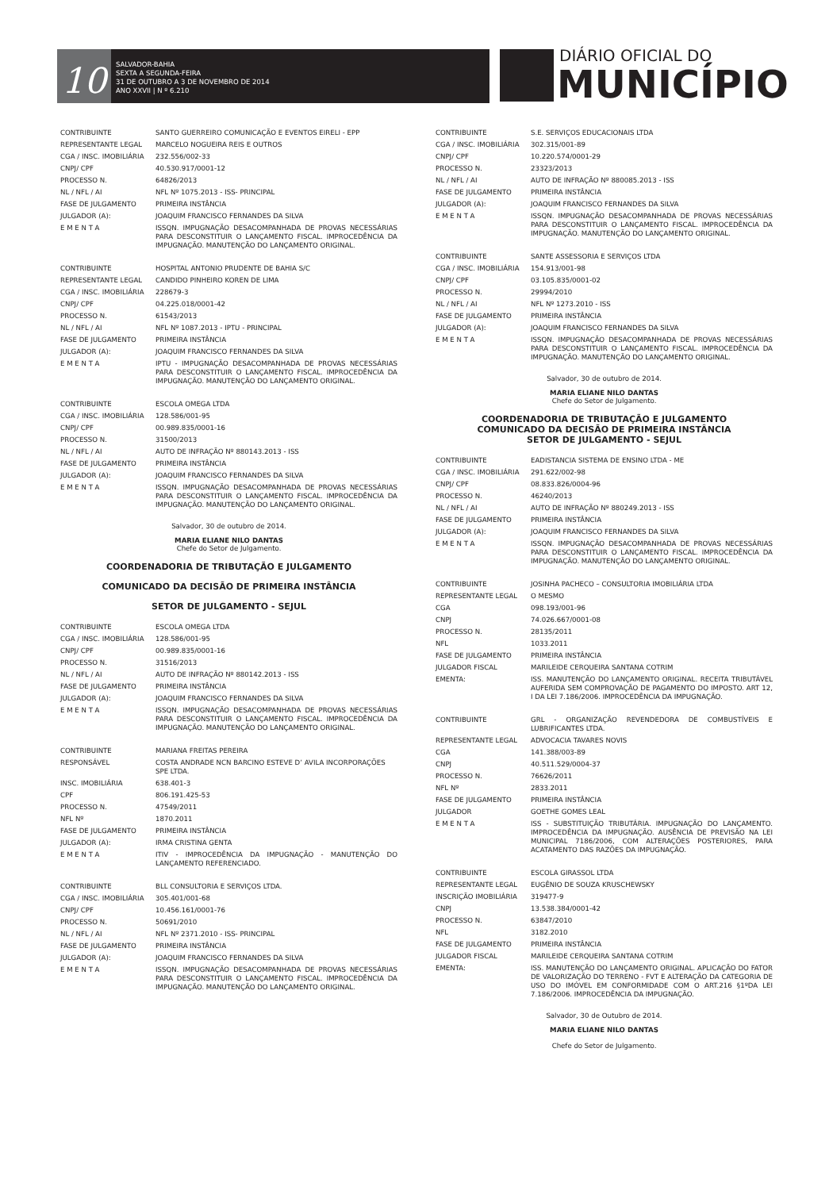10
SALVADOR-BAHIA
SEXTA A SEGUNDA-FEIRA
31 DE OUTUBRO A 3 DE NOVEMBRO DE 2014
ANO XXVII | N º 6.210
DIÁRIO OFICIAL DO
MUNICÍPIO
| CONTRIBUINTE | SANTO GUERREIRO COMUNICAÇÃO E EVENTOS EIRELI - EPP |
| REPRESENTANTE LEGAL | MARCELO NOGUEIRA REIS E OUTROS |
| CGA / INSC. IMOBILIÁRIA | 232.556/002-33 |
| CNPJ/ CPF | 40.530.917/0001-12 |
| PROCESSO N. | 64826/2013 |
| NL / NFL / AI | NFL Nº 1075.2013 - ISS- PRINCIPAL |
| FASE DE JULGAMENTO | PRIMEIRA INSTÂNCIA |
| JULGADOR (A): | JOAQUIM FRANCISCO FERNANDES DA SILVA |
| E M E N T A | ISSQN. IMPUGNAÇÃO DESACOMPANHADA DE PROVAS NECESSÁRIAS PARA DESCONSTITUIR O LANÇAMENTO FISCAL. IMPROCEDÊNCIA DA IMPUGNAÇÃO. MANUTENÇÃO DO LANÇAMENTO ORIGINAL. |
| CONTRIBUINTE | HOSPITAL ANTONIO PRUDENTE DE BAHIA S/C |
| REPRESENTANTE LEGAL | CANDIDO PINHEIRO KOREN DE LIMA |
| CGA / INSC. IMOBILIÁRIA | 228679-3 |
| CNPJ/ CPF | 04.225.018/0001-42 |
| PROCESSO N. | 61543/2013 |
| NL / NFL / AI | NFL Nº 1087.2013 - IPTU - PRINCIPAL |
| FASE DE JULGAMENTO | PRIMEIRA INSTÂNCIA |
| JULGADOR (A): | JOAQUIM FRANCISCO FERNANDES DA SILVA |
| E M E N T A | IPTU - IMPUGNAÇÃO DESACOMPANHADA DE PROVAS NECESSÁRIAS PARA DESCONSTITUIR O LANÇAMENTO FISCAL. IMPROCEDÊNCIA DA IMPUGNAÇÃO. MANUTENÇÃO DO LANÇAMENTO ORIGINAL. |
| CONTRIBUINTE | ESCOLA OMEGA LTDA |
| CGA / INSC. IMOBILIÁRIA | 128.586/001-95 |
| CNPJ/ CPF | 00.989.835/0001-16 |
| PROCESSO N. | 31500/2013 |
| NL / NFL / AI | AUTO DE INFRAÇÃO Nº 880143.2013 - ISS |
| FASE DE JULGAMENTO | PRIMEIRA INSTÂNCIA |
| JULGADOR (A): | JOAQUIM FRANCISCO FERNANDES DA SILVA |
| E M E N T A | ISSQN. IMPUGNAÇÃO DESACOMPANHADA DE PROVAS NECESSÁRIAS PARA DESCONSTITUIR O LANÇAMENTO FISCAL. IMPROCEDÊNCIA DA IMPUGNAÇÃO. MANUTENÇÃO DO LANÇAMENTO ORIGINAL. |
Salvador, 30 de outubro de 2014.
MARIA ELIANE NILO DANTAS
Chefe do Setor de Julgamento.
COORDENADORIA DE TRIBUTAÇÃO E JULGAMENTO
COMUNICADO DA DECISÃO DE PRIMEIRA INSTÂNCIA
SETOR DE JULGAMENTO - SEJUL
| CONTRIBUINTE | ESCOLA OMEGA LTDA |
| CGA / INSC. IMOBILIÁRIA | 128.586/001-95 |
| CNPJ/ CPF | 00.989.835/0001-16 |
| PROCESSO N. | 31516/2013 |
| NL / NFL / AI | AUTO DE INFRAÇÃO Nº 880142.2013 - ISS |
| FASE DE JULGAMENTO | PRIMEIRA INSTÂNCIA |
| JULGADOR (A): | JOAQUIM FRANCISCO FERNANDES DA SILVA |
| E M E N T A | ISSQN. IMPUGNAÇÃO DESACOMPANHADA DE PROVAS NECESSÁRIAS PARA DESCONSTITUIR O LANÇAMENTO FISCAL. IMPROCEDÊNCIA DA IMPUGNAÇÃO. MANUTENÇÃO DO LANÇAMENTO ORIGINAL. |
| CONTRIBUINTE | MARIANA FREITAS PEREIRA |
| RESPONSÁVEL | COSTA ANDRADE NCN BARCINO ESTEVE D’ AVILA INCORPORAÇÕES SPE LTDA. |
| INSC. IMOBILIÁRIA | 638.401-3 |
| CPF | 806.191.425-53 |
| PROCESSO N. | 47549/2011 |
| NFL Nº | 1870.2011 |
| FASE DE JULGAMENTO | PRIMEIRA INSTÂNCIA |
| JULGADOR (A): | IRMA CRISTINA GENTA |
| E M E N T A | ITIV - IMPROCEDÊNCIA DA IMPUGNAÇÃO - MANUTENÇÃO DO LANÇAMENTO REFERENCIADO. |
| CONTRIBUINTE | BLL CONSULTORIA E SERVIÇOS LTDA. |
| CGA / INSC. IMOBILIÁRIA | 305.401/001-68 |
| CNPJ/ CPF | 10.456.161/0001-76 |
| PROCESSO N. | 50691/2010 |
| NL / NFL / AI | NFL Nº 2371.2010 - ISS- PRINCIPAL |
| FASE DE JULGAMENTO | PRIMEIRA INSTÂNCIA |
| JULGADOR (A): | JOAQUIM FRANCISCO FERNANDES DA SILVA |
| E M E N T A | ISSQN. IMPUGNAÇÃO DESACOMPANHADA DE PROVAS NECESSÁRIAS PARA DESCONSTITUIR O LANÇAMENTO FISCAL. IMPROCEDÊNCIA DA IMPUGNAÇÃO. MANUTENÇÃO DO LANÇAMENTO ORIGINAL. |
| CONTRIBUINTE | S.E. SERVIÇOS EDUCACIONAIS LTDA |
| CGA / INSC. IMOBILIÁRIA | 302.315/001-89 |
| CNPJ/ CPF | 10.220.574/0001-29 |
| PROCESSO N. | 23323/2013 |
| NL / NFL / AI | AUTO DE INFRAÇÃO Nº 880085.2013 - ISS |
| FASE DE JULGAMENTO | PRIMEIRA INSTÂNCIA |
| JULGADOR (A): | JOAQUIM FRANCISCO FERNANDES DA SILVA |
| E M E N T A | ISSQN. IMPUGNAÇÃO DESACOMPANHADA DE PROVAS NECESSÁRIAS PARA DESCONSTITUIR O LANÇAMENTO FISCAL. IMPROCEDÊNCIA DA IMPUGNAÇÃO. MANUTENÇÃO DO LANÇAMENTO ORIGINAL. |
| CONTRIBUINTE | SANTE ASSESSORIA E SERVIÇOS LTDA |
| CGA / INSC. IMOBILIÁRIA | 154.913/001-98 |
| CNPJ/ CPF | 03.105.835/0001-02 |
| PROCESSO N. | 29994/2010 |
| NL / NFL / AI | NFL Nº 1273.2010 - ISS |
| FASE DE JULGAMENTO | PRIMEIRA INSTÂNCIA |
| JULGADOR (A): | JOAQUIM FRANCISCO FERNANDES DA SILVA |
| E M E N T A | ISSQN. IMPUGNAÇÃO DESACOMPANHADA DE PROVAS NECESSÁRIAS PARA DESCONSTITUIR O LANÇAMENTO FISCAL. IMPROCEDÊNCIA DA IMPUGNAÇÃO. MANUTENÇÃO DO LANÇAMENTO ORIGINAL. |
Salvador, 30 de outubro de 2014.
MARIA ELIANE NILO DANTAS
Chefe do Setor de Julgamento.
COORDENADORIA DE TRIBUTAÇÃO E JULGAMENTO
COMUNICADO DA DECISÃO DE PRIMEIRA INSTÂNCIA
SETOR DE JULGAMENTO - SEJUL
| CONTRIBUINTE | EADISTANCIA SISTEMA DE ENSINO LTDA - ME |
| CGA / INSC. IMOBILIÁRIA | 291.622/002-98 |
| CNPJ/ CPF | 08.833.826/0004-96 |
| PROCESSO N. | 46240/2013 |
| NL / NFL / AI | AUTO DE INFRAÇÃO Nº 880249.2013 - ISS |
| FASE DE JULGAMENTO | PRIMEIRA INSTÂNCIA |
| JULGADOR (A): | JOAQUIM FRANCISCO FERNANDES DA SILVA |
| E M E N T A | ISSQN. IMPUGNAÇÃO DESACOMPANHADA DE PROVAS NECESSÁRIAS PARA DESCONSTITUIR O LANÇAMENTO FISCAL. IMPROCEDÊNCIA DA IMPUGNAÇÃO. MANUTENÇÃO DO LANÇAMENTO ORIGINAL. |
| CONTRIBUINTE | JOSINHA PACHECO – CONSULTORIA IMOBILIÁRIA LTDA |
| REPRESENTANTE LEGAL | O MESMO |
| CGA | 098.193/001-96 |
| CNPJ | 74.026.667/0001-08 |
| PROCESSO N. | 28135/2011 |
| NFL | 1033.2011 |
| FASE DE JULGAMENTO | PRIMEIRA INSTÂNCIA |
| JULGADOR FISCAL | MARILEIDE CERQUEIRA SANTANA COTRIM |
| EMENTA: | ISS. MANUTENÇÃO DO LANÇAMENTO ORIGINAL. RECEITA TRIBUTÁVEL AUFERIDA SEM COMPROVAÇÃO DE PAGAMENTO DO IMPOSTO. ART 12, I DA LEI 7.186/2006. IMPROCEDÊNCIA DA IMPUGNAÇÃO. |
| CONTRIBUINTE | GRL - ORGANIZAÇÃO REVENDEDORA DE COMBUSTÍVEIS E LUBRIFICANTES LTDA. |
| REPRESENTANTE LEGAL | ADVOCACIA TAVARES NOVIS |
| CGA | 141.388/003-89 |
| CNPJ | 40.511.529/0004-37 |
| PROCESSO N. | 76626/2011 |
| NFL Nº | 2833.2011 |
| FASE DE JULGAMENTO | PRIMEIRA INSTÂNCIA |
| JULGADOR | GOETHE GOMES LEAL |
| E M E N T A | ISS - SUBSTITUIÇÃO TRIBUTÁRIA. IMPUGNAÇÃO DO LANÇAMENTO. IMPROCEDÊNCIA DA IMPUGNAÇÃO. AUSÊNCIA DE PREVISÃO NA LEI MUNICIPAL 7186/2006, COM ALTERAÇÕES POSTERIORES, PARA ACATAMENTO DAS RAZÕES DA IMPUGNAÇÃO. |
| CONTRIBUINTE | ESCOLA GIRASSOL LTDA |
| REPRESENTANTE LEGAL | EUGÊNIO DE SOUZA KRUSCHEWSKY |
| INSCRIÇÃO IMOBILIÁRIA | 319477-9 |
| CNPJ | 13.538.384/0001-42 |
| PROCESSO N. | 63847/2010 |
| NFL | 3182.2010 |
| FASE DE JULGAMENTO | PRIMEIRA INSTÂNCIA |
| JULGADOR FISCAL | MARILEIDE CERQUEIRA SANTANA COTRIM |
| EMENTA: | ISS. MANUTENÇÃO DO LANÇAMENTO ORIGINAL. APLICAÇÃO DO FATOR DE VALORIZAÇÃO DO TERRENO - FVT E ALTERAÇÃO DA CATEGORIA DE USO DO IMÓVEL EM CONFORMIDADE COM O ART.216 §1ºDA LEI 7.186/2006. IMPROCEDÊNCIA DA IMPUGNAÇÃO. |
Salvador, 30 de Outubro de 2014.
MARIA ELIANE NILO DANTAS
Chefe do Setor de Julgamento.